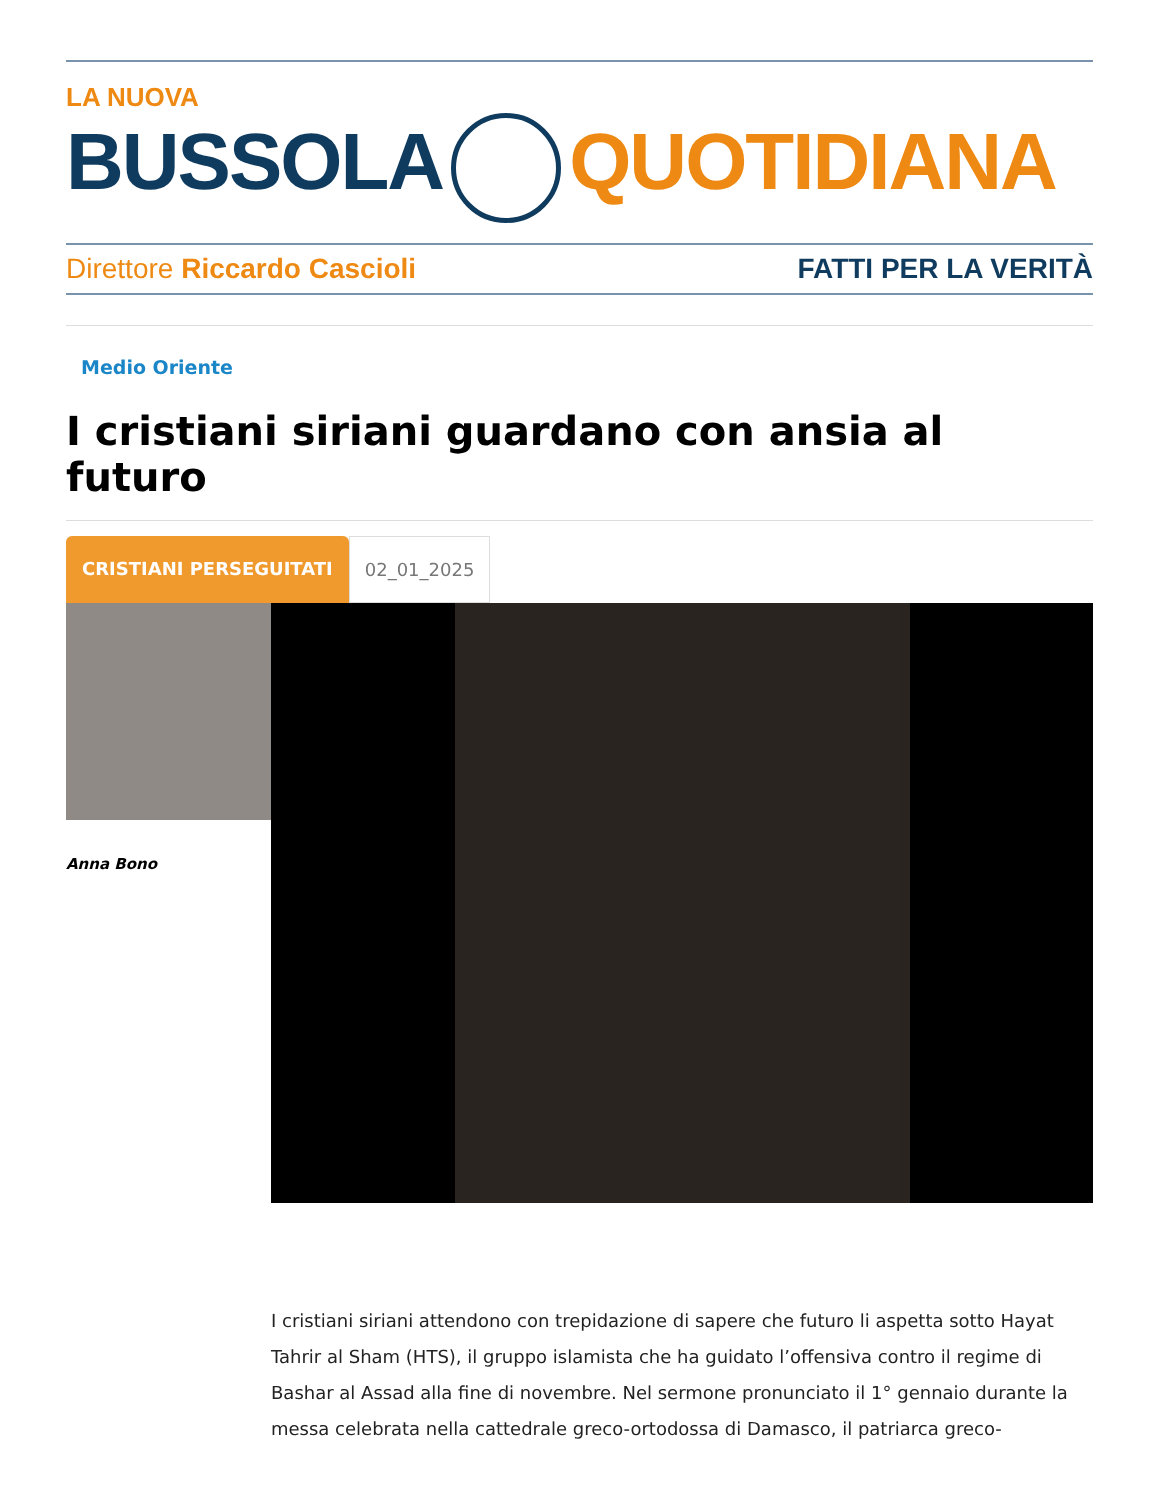LA NUOVA
BUSSOLA QUOTIDIANA
Direttore Riccardo Cascioli FATTI PER LA VERITÀ
Medio Oriente
I cristiani siriani guardano con ansia al futuro
CRISTIANI PERSEGUITATI 02_01_2025
Anna Bono
I cristiani siriani attendono con trepidazione di sapere che futuro li aspetta sotto Hayat Tahrir al Sham (HTS), il gruppo islamista che ha guidato l’offensiva contro il regime di Bashar al Assad alla fine di novembre. Nel sermone pronunciato il 1° gennaio durante la messa celebrata nella cattedrale greco-ortodossa di Damasco, il patriarca greco-